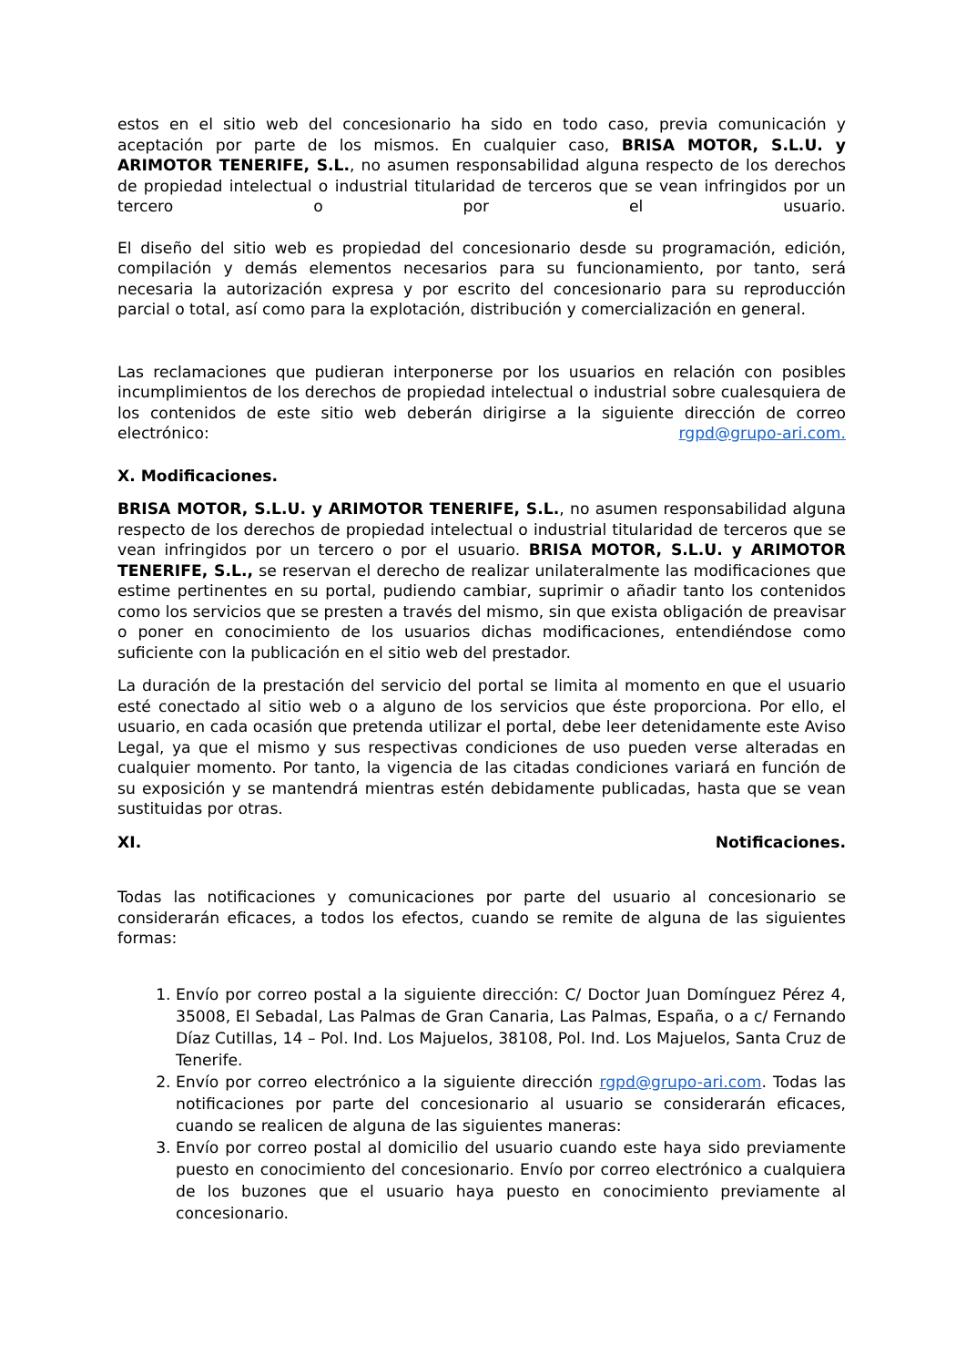estos en el sitio web del concesionario ha sido en todo caso, previa comunicación y aceptación por parte de los mismos. En cualquier caso, BRISA MOTOR, S.L.U. y ARIMOTOR TENERIFE, S.L., no asumen responsabilidad alguna respecto de los derechos de propiedad intelectual o industrial titularidad de terceros que se vean infringidos por un tercero o por el usuario.
El diseño del sitio web es propiedad del concesionario desde su programación, edición, compilación y demás elementos necesarios para su funcionamiento, por tanto, será necesaria la autorización expresa y por escrito del concesionario para su reproducción parcial o total, así como para la explotación, distribución y comercialización en general.
Las reclamaciones que pudieran interponerse por los usuarios en relación con posibles incumplimientos de los derechos de propiedad intelectual o industrial sobre cualesquiera de los contenidos de este sitio web deberán dirigirse a la siguiente dirección de correo electrónico: rgpd@grupo-ari.com.
X. Modificaciones.
BRISA MOTOR, S.L.U. y ARIMOTOR TENERIFE, S.L., no asumen responsabilidad alguna respecto de los derechos de propiedad intelectual o industrial titularidad de terceros que se vean infringidos por un tercero o por el usuario. BRISA MOTOR, S.L.U. y ARIMOTOR TENERIFE, S.L., se reservan el derecho de realizar unilateralmente las modificaciones que estime pertinentes en su portal, pudiendo cambiar, suprimir o añadir tanto los contenidos como los servicios que se presten a través del mismo, sin que exista obligación de preavisar o poner en conocimiento de los usuarios dichas modificaciones, entendiéndose como suficiente con la publicación en el sitio web del prestador.
La duración de la prestación del servicio del portal se limita al momento en que el usuario esté conectado al sitio web o a alguno de los servicios que éste proporciona. Por ello, el usuario, en cada ocasión que pretenda utilizar el portal, debe leer detenidamente este Aviso Legal, ya que el mismo y sus respectivas condiciones de uso pueden verse alteradas en cualquier momento. Por tanto, la vigencia de las citadas condiciones variará en función de su exposición y se mantendrá mientras estén debidamente publicadas, hasta que se vean sustituidas por otras.
XI. Notificaciones.
Todas las notificaciones y comunicaciones por parte del usuario al concesionario se considerarán eficaces, a todos los efectos, cuando se remite de alguna de las siguientes formas:
1. Envío por correo postal a la siguiente dirección: C/ Doctor Juan Domínguez Pérez 4, 35008, El Sebadal, Las Palmas de Gran Canaria, Las Palmas, España, o a c/ Fernando Díaz Cutillas, 14 – Pol. Ind. Los Majuelos, 38108, Pol. Ind. Los Majuelos, Santa Cruz de Tenerife.
2. Envío por correo electrónico a la siguiente dirección rgpd@grupo-ari.com. Todas las notificaciones por parte del concesionario al usuario se considerarán eficaces, cuando se realicen de alguna de las siguientes maneras:
3. Envío por correo postal al domicilio del usuario cuando este haya sido previamente puesto en conocimiento del concesionario. Envío por correo electrónico a cualquiera de los buzones que el usuario haya puesto en conocimiento previamente al concesionario.